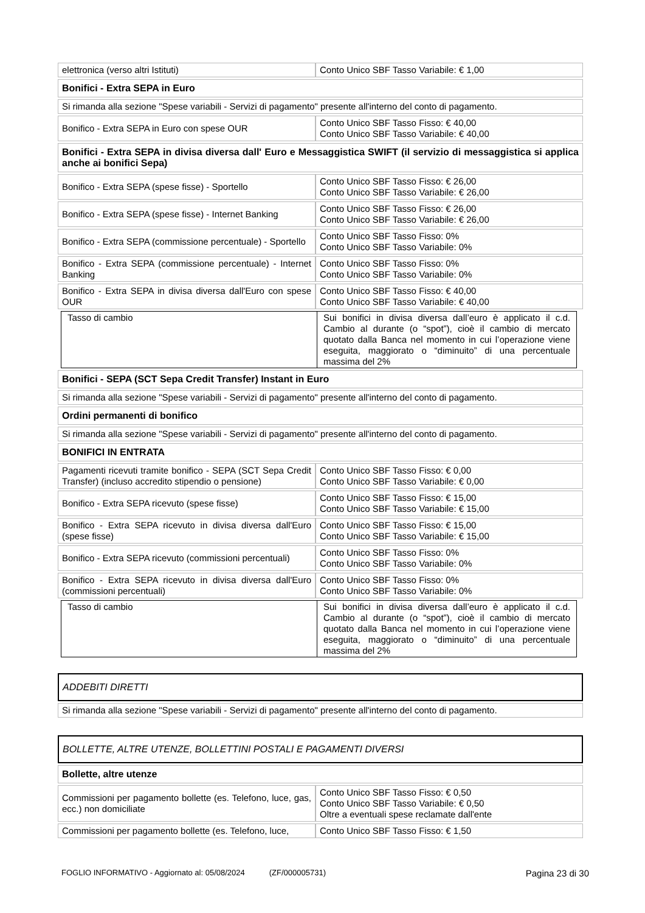| elettronica (verso altri Istituti) | Conto Unico SBF Tasso Variabile: € 1,00 |
| Bonifici - Extra SEPA in Euro | |
| Si rimanda alla sezione "Spese variabili - Servizi di pagamento" presente all'interno del conto di pagamento. | |
| Bonifico - Extra SEPA in Euro con spese OUR | Conto Unico SBF Tasso Fisso: € 40,00 Conto Unico SBF Tasso Variabile: € 40,00 |
| Bonifici - Extra SEPA in divisa diversa dall' Euro e Messaggistica SWIFT (il servizio di messaggistica si applica anche ai bonifici Sepa) | |
| Bonifico - Extra SEPA (spese fisse) - Sportello | Conto Unico SBF Tasso Fisso: € 26,00 Conto Unico SBF Tasso Variabile: € 26,00 |
| Bonifico - Extra SEPA (spese fisse) - Internet Banking | Conto Unico SBF Tasso Fisso: € 26,00 Conto Unico SBF Tasso Variabile: € 26,00 |
| Bonifico - Extra SEPA (commissione percentuale) - Sportello | Conto Unico SBF Tasso Fisso: 0% Conto Unico SBF Tasso Variabile: 0% |
| Bonifico - Extra SEPA (commissione percentuale) - Internet Banking | Conto Unico SBF Tasso Fisso: 0% Conto Unico SBF Tasso Variabile: 0% |
| Bonifico - Extra SEPA in divisa diversa dall'Euro con spese OUR | Conto Unico SBF Tasso Fisso: € 40,00 Conto Unico SBF Tasso Variabile: € 40,00 |
| Tasso di cambio | Sui bonifici in divisa diversa dall’euro è applicato il c.d. Cambio al durante (o “spot”), cioè il cambio di mercato quotato dalla Banca nel momento in cui l’operazione viene eseguita, maggiorato o “diminuito” di una percentuale massima del 2% |
| Bonifici - SEPA (SCT Sepa Credit Transfer) Instant in Euro | |
| Si rimanda alla sezione "Spese variabili - Servizi di pagamento" presente all'interno del conto di pagamento. | |
| Ordini permanenti di bonifico | |
| Si rimanda alla sezione "Spese variabili - Servizi di pagamento" presente all'interno del conto di pagamento. | |
| BONIFICI IN ENTRATA | |
| Pagamenti ricevuti tramite bonifico - SEPA (SCT Sepa Credit Transfer) (incluso accredito stipendio o pensione) | Conto Unico SBF Tasso Fisso: € 0,00 Conto Unico SBF Tasso Variabile: € 0,00 |
| Bonifico - Extra SEPA ricevuto (spese fisse) | Conto Unico SBF Tasso Fisso: € 15,00 Conto Unico SBF Tasso Variabile: € 15,00 |
| Bonifico - Extra SEPA ricevuto in divisa diversa dall'Euro (spese fisse) | Conto Unico SBF Tasso Fisso: € 15,00 Conto Unico SBF Tasso Variabile: € 15,00 |
| Bonifico - Extra SEPA ricevuto (commissioni percentuali) | Conto Unico SBF Tasso Fisso: 0% Conto Unico SBF Tasso Variabile: 0% |
| Bonifico - Extra SEPA ricevuto in divisa diversa dall'Euro (commissioni percentuali) | Conto Unico SBF Tasso Fisso: 0% Conto Unico SBF Tasso Variabile: 0% |
| Tasso di cambio | Sui bonifici in divisa diversa dall’euro è applicato il c.d. Cambio al durante (o “spot”), cioè il cambio di mercato quotato dalla Banca nel momento in cui l’operazione viene eseguita, maggiorato o “diminuito” di una percentuale massima del 2% |
ADDEBITI DIRETTI
| Si rimanda alla sezione "Spese variabili - Servizi di pagamento" presente all'interno del conto di pagamento. |
BOLLETTE, ALTRE UTENZE, BOLLETTINI POSTALI E PAGAMENTI DIVERSI
| Bollette, altre utenze | |
| Commissioni per pagamento bollette (es. Telefono, luce, gas, ecc.) non domiciliate | Conto Unico SBF Tasso Fisso: € 0,50 Conto Unico SBF Tasso Variabile: € 0,50 Oltre a eventuali spese reclamate dall'ente |
| Commissioni per pagamento bollette (es. Telefono, luce, | Conto Unico SBF Tasso Fisso: € 1,50 |
FOGLIO INFORMATIVO - Aggiornato al: 05/08/2024 (ZF/000005731) Pagina 23 di 30